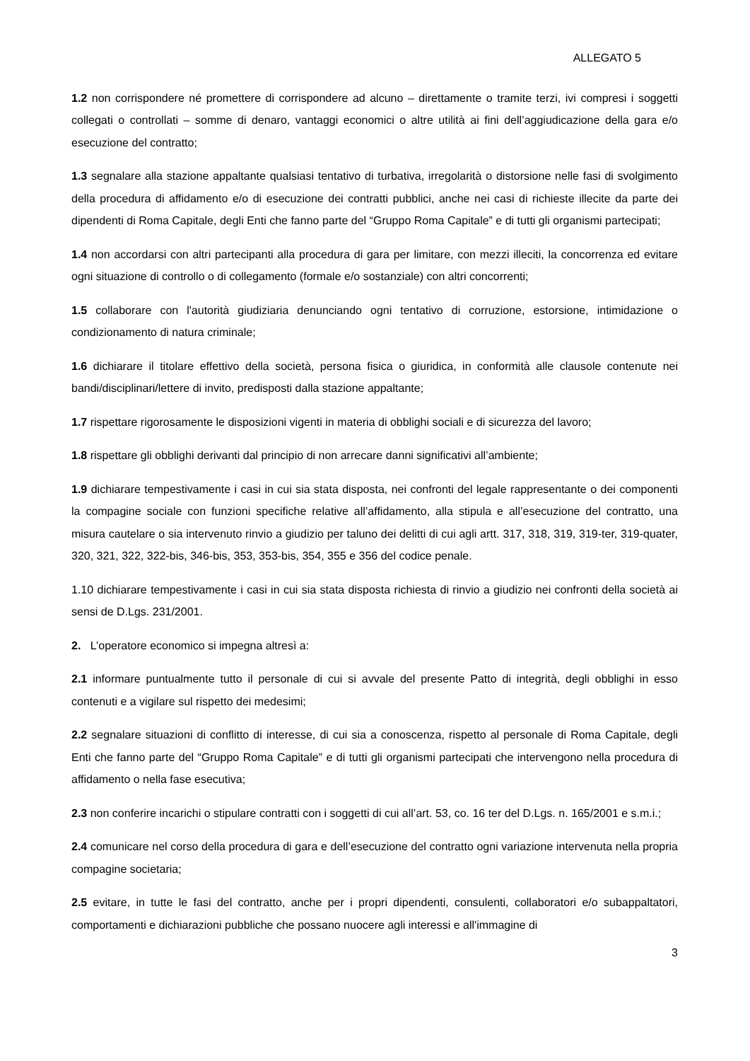ALLEGATO 5
1.2 non corrispondere né promettere di corrispondere ad alcuno – direttamente o tramite terzi, ivi compresi i soggetti collegati o controllati – somme di denaro, vantaggi economici o altre utilità ai fini dell’aggiudicazione della gara e/o esecuzione del contratto;
1.3 segnalare alla stazione appaltante qualsiasi tentativo di turbativa, irregolarità o distorsione nelle fasi di svolgimento della procedura di affidamento e/o di esecuzione dei contratti pubblici, anche nei casi di richieste illecite da parte dei dipendenti di Roma Capitale, degli Enti che fanno parte del “Gruppo Roma Capitale” e di tutti gli organismi partecipati;
1.4 non accordarsi con altri partecipanti alla procedura di gara per limitare, con mezzi illeciti, la concorrenza ed evitare ogni situazione di controllo o di collegamento (formale e/o sostanziale) con altri concorrenti;
1.5 collaborare con l'autorità giudiziaria denunciando ogni tentativo di corruzione, estorsione, intimidazione o condizionamento di natura criminale;
1.6 dichiarare il titolare effettivo della società, persona fisica o giuridica, in conformità alle clausole contenute nei bandi/disciplinari/lettere di invito, predisposti dalla stazione appaltante;
1.7 rispettare rigorosamente le disposizioni vigenti in materia di obblighi sociali e di sicurezza del lavoro;
1.8 rispettare gli obblighi derivanti dal principio di non arrecare danni significativi all’ambiente;
1.9 dichiarare tempestivamente i casi in cui sia stata disposta, nei confronti del legale rappresentante o dei componenti la compagine sociale con funzioni specifiche relative all’affidamento, alla stipula e all’esecuzione del contratto, una misura cautelare o sia intervenuto rinvio a giudizio per taluno dei delitti di cui agli artt. 317, 318, 319, 319-ter, 319-quater, 320, 321, 322, 322-bis, 346-bis, 353, 353-bis, 354, 355 e 356 del codice penale.
1.10 dichiarare tempestivamente i casi in cui sia stata disposta richiesta di rinvio a giudizio nei confronti della società ai sensi de D.Lgs. 231/2001.
2. L’operatore economico si impegna altresì a:
2.1 informare puntualmente tutto il personale di cui si avvale del presente Patto di integrità, degli obblighi in esso contenuti e a vigilare sul rispetto dei medesimi;
2.2 segnalare situazioni di conflitto di interesse, di cui sia a conoscenza, rispetto al personale di Roma Capitale, degli Enti che fanno parte del “Gruppo Roma Capitale” e di tutti gli organismi partecipati che intervengono nella procedura di affidamento o nella fase esecutiva;
2.3 non conferire incarichi o stipulare contratti con i soggetti di cui all’art. 53, co. 16 ter del D.Lgs. n. 165/2001 e s.m.i.;
2.4 comunicare nel corso della procedura di gara e dell’esecuzione del contratto ogni variazione intervenuta nella propria compagine societaria;
2.5 evitare, in tutte le fasi del contratto, anche per i propri dipendenti, consulenti, collaboratori e/o subappaltatori, comportamenti e dichiarazioni pubbliche che possano nuocere agli interessi e all'immagine di
3